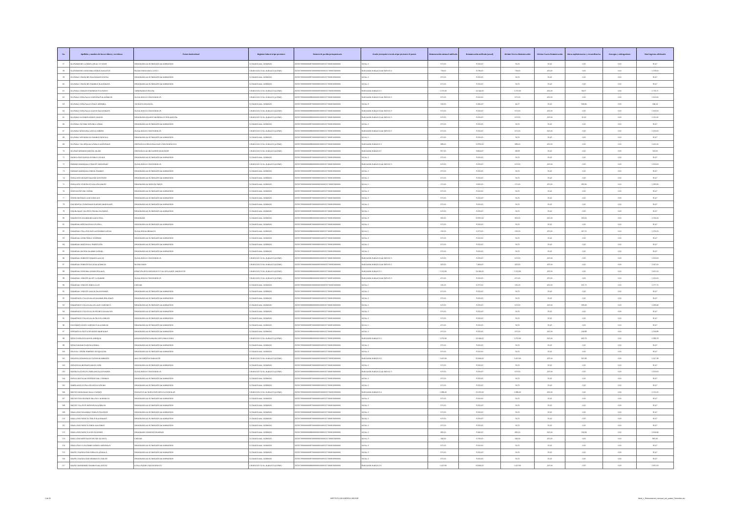| No. | Apellidos y nombres de los servidores y servidoras | Puesto Institucional | Regimen laboral al que pertenece | Número de partida presupuestaria | Grado jerárquico o escala al que pertenece el puesto | Remuneración mensual unificada | Remuneración unificada (anual) | Décimo Tercera Remuneración | Décima Cuarta Remuneración | Horas suplementarias y extraordinarias | Encargos y subrogaciones | Total ingresos adicionales |
| --- | --- | --- | --- | --- | --- | --- | --- | --- | --- | --- | --- | --- |
| 57 | ALTAMIRANO FLORES LESLIE VIVIANA | OPERADOR DE ACABADOS DE IMPRESION | 2.CODIGO DEL TRABAJO | 20220720000000008700000000500051170000100000000 | NIVEL 5 | 675,00 | 8.100,00 | 56,25 | 35,42 | 0,00 | 0,00 | 91,67 |
| 58 | ALTAMIRANO MARTINEZ MARIA AUGUSTA | SECRETARIA EJECUTIVA 2 | 1.SERVICIO CIVIL PUBLICO (LOSEP) | 20220720000000000100000000100005117000010000000 | SERVIDOR PUBLICO DE APOYO 4 | 733,00 | 8.796,00 | 733,00 | 425,00 | 0,00 | 0,00 | 1.158,00 |
| 59 | ALVAREZ CAMACHO ALEJANDRA NATALI | OPERADOR DE ACABADOS DE IMPRESION | 2.CODIGO DEL TRABAJO | 20220720000000008700000000500051170000100000000 | NIVEL 5 | 675,00 | 8.100,00 | 56,25 | 35,42 | 0,00 | 0,00 | 91,67 |
| 60 | ALVAREZ CAMACHO ANDREA ALEJANDRA | OPERADOR DE ACABADOS DE IMPRESION | 2.CODIGO DEL TRABAJO | 20220720000000008700000000500051170000100000000 | NIVEL 5 | 675,00 | 8.100,00 | 56,25 | 35,42 | 0,00 | 0,00 | 91,67 |
| 61 | ALVAREZ CORDOVA SHARON STEFANNY | TRABADOR/A SOCIAL | 1.SERVICIO CIVIL PUBLICO (LOSEP) | 20220720000000000100000000100005117000010000000 | SERVIDOR PUBLICO 5 | 1.212,00 | 14.544,00 | 1.212,00 | 425,00 | 94,37 | 0,00 | 1.731,37 |
| 62 | ALVAREZ GONZALEZ FERNANDA ELIZABETH | AUXILIAR EN CARTOGRAFIA | 1.SERVICIO CIVIL PUBLICO (LOSEP) | 20220720000000008600000001000051170000100000000 | SERVIDOR PUBLICO DE APOYO 3 | 675,00 | 8.100,00 | 675,00 | 425,00 | 0,00 | 0,00 | 1.100,00 |
| 63 | ALVAREZ GONZALEZ GANDY ROSIBEL | TECNICO INTEGRAL | 2.CODIGO DEL TRABAJO | 20220720000000008700000000500051170000100000000 | NIVEL 8 | 530,00 | 6.360,00 | 44,17 | 35,42 | 166,96 | 0,00 | 246,54 |
| 64 | ALVAREZ GONZALEZ JUDITH ALEXANDRA | AUXILIAR EN CARTOGRAFIA | 1.SERVICIO CIVIL PUBLICO (LOSEP) | 20220720000000008600000001000051170000100000000 | SERVIDOR PUBLICO DE APOYO 3 | 675,00 | 8.100,00 | 675,00 | 425,00 | 0,00 | 0,00 | 1.100,00 |
| 65 | ALVAREZ GUAMBA MARIA TERESA | OPERADOR EQUIPOS REPRODUCCION DIGITAL | 1.SERVICIO CIVIL PUBLICO (LOSEP) | 20220720000000008600000001000051170000100000000 | SERVIDOR PUBLICO DE APOYO 3 | 675,00 | 8.100,00 | 675,00 | 425,00 | 10,42 | 0,00 | 1.110,42 |
| 66 | ALVAREZ JACOME MATHEU ZAHID | OPERADOR DE ACABADOS DE IMPRESION | 2.CODIGO DEL TRABAJO | 20220720000000008700000000500051170000100000000 | NIVEL 5 | 675,00 | 8.100,00 | 56,25 | 35,42 | 0,00 | 0,00 | 91,67 |
| 67 | ALVAREZ MARTINEZ DAVID FABIAN | AUXILIAR EN CARTOGRAFIA | 1.SERVICIO CIVIL PUBLICO (LOSEP) | 20220720000000008600000001000051170000100000000 | SERVIDOR PUBLICO DE APOYO 3 | 675,00 | 8.100,00 | 675,00 | 425,00 | 0,00 | 0,00 | 1.100,00 |
| 68 | ALVAREZ NAVARRETE ANDREA ARACELI | OPERADOR DE ACABADOS DE IMPRESION | 2.CODIGO DEL TRABAJO | 20220720000000008700000000500051170000100000000 | NIVEL 5 | 675,00 | 8.100,00 | 56,25 | 35,42 | 0,00 | 0,00 | 91,67 |
| 69 | ALVAREZ VELASQUEZ DANILO LEONARDO | ASISTENTE ESPECIALIZADO CARTOGRAFIA II | 1.SERVICIO CIVIL PUBLICO (LOSEP) | 20220720000000008600000001000051170000100000000 | SERVIDOR PUBLICO 3 | 986,00 | 11.832,00 | 986,00 | 425,00 | 0,00 | 0,00 | 1.411,00 |
| 70 | ALVARO MORENO BRYAN FELIPE | ASISTENTE DE RECURSOS HUMANOS | 1.SERVICIO CIVIL PUBLICO (LOSEP) | 20220720000000008700000000500051170000100000000 | SERVIDOR PUBLICO 1 | 817,00 | 9.804,00 | 68,08 | 35,42 | 0,00 | 0,00 | 103,50 |
| 71 | AMAGUAÑA AMAGUA PABLO JAVIER | OPERADOR DE ACABADOS DE IMPRESION | 2.CODIGO DEL TRABAJO | 20220720000000008700000000500051170000100000000 | NIVEL 5 | 675,00 | 8.100,00 | 56,25 | 35,42 | 0,00 | 0,00 | 91,67 |
| 72 | AMORES ENRIQUEZ CARLOS FERNANDO | AUXILIAR EN CARTOGRAFIA | 1.SERVICIO CIVIL PUBLICO (LOSEP) | 20220720000000008600000001000051170000100000000 | SERVIDOR PUBLICO DE APOYO 3 | 675,00 | 8.100,00 | 675,00 | 425,00 | 0,00 | 0,00 | 1.100,00 |
| 73 | AMORES ENRIQUEZ JORGE ANDRES | OPERADOR DE ACABADOS DE IMPRESION | 2.CODIGO DEL TRABAJO | 20220720000000008700000000500051170000100000000 | NIVEL 5 | 675,00 | 8.100,00 | 56,25 | 35,42 | 0,00 | 0,00 | 91,67 |
| 74 | ANALUISA GRADOS EDGAR GIOVANNY | OPERADOR DE ACABADOS DE IMPRESION | 2.CODIGO DEL TRABAJO | 20220720000000008700000000500051170000100000000 | NIVEL 5 | 675,00 | 8.100,00 | 56,25 | 35,42 | 0,00 | 0,00 | 91,67 |
| 75 | ANALUISA TOAPANTA WILLIAN DIEGO | OPERADOR DE MONTACARGA | 2.CODIGO DEL TRABAJO | 20220720000000000100000000100005117000010000000 | NIVEL 5 | 575,00 | 6.900,00 | 575,00 | 425,00 | 185,90 | 0,00 | 1.185,90 |
| 76 | ANAS RIVAS JOE FRANK | OPERADOR DE ACABADOS DE IMPRESION | 2.CODIGO DEL TRABAJO | 20220720000000008700000000500051170000100000000 | NIVEL 5 | 675,00 | 8.100,00 | 56,25 | 35,42 | 0,00 | 0,00 | 91,67 |
| 77 | ANASI OBANDO FLOR NARCIZA | OPERADOR DE ACABADOS DE IMPRESION | 2.CODIGO DEL TRABAJO | 20220720000000008700000000500051170000100000000 | NIVEL 5 | 675,00 | 8.100,00 | 56,25 | 35,42 | 0,00 | 0,00 | 91,67 |
| 78 | ANCHAPAXI TOABANDA AURORA MERCEDES | OPERADOR DE ACABADOS DE IMPRESION | 2.CODIGO DEL TRABAJO | 20220720000000008700000000500051170000100000000 | NIVEL 5 | 675,00 | 8.100,00 | 56,25 | 35,42 | 0,00 | 0,00 | 91,67 |
| 79 | ANCHUNDIA VELASCO ANGELA KARINA | OPERADOR DE ACABADOS DE IMPRESION | 2.CODIGO DEL TRABAJO | 20220720000000008700000000500051170000100000000 | NIVEL 5 | 675,00 | 8.100,00 | 56,25 | 35,42 | 0,00 | 0,00 | 91,67 |
| 80 | ANDAGOYA GUERRERO EDEN PAUL | OPERADOR | 2.CODIGO DEL TRABAJO | 20220720000000008600000001000051170000100000000 | NIVEL 9 | 901,00 | 10.812,00 | 901,00 | 425,00 | 230,04 | 0,00 | 1.556,04 |
| 81 | ANDRADE BASTIDAS KEVIN PAUL | OPERADOR DE ACABADOS DE IMPRESION | 2.CODIGO DEL TRABAJO | 20220720000000008700000000500051170000100000000 | NIVEL 5 | 675,00 | 8.100,00 | 56,25 | 35,42 | 0,00 | 0,00 | 91,67 |
| 82 | ANDRADE COLLAGUAZO LEONARDO DAVID | AUXILIAR DE BODEGA | 2.CODIGO DEL TRABAJO | 20220720000000008600000001000051170000100000000 | NIVEL 1 | 531,00 | 6.372,00 | 531,00 | 425,00 | 167,13 | 0,00 | 1.123,13 |
| 83 | ANDRADE LOOR ASHLY NASSHIR | OPERADOR DE ACABADOS DE IMPRESION | 2.CODIGO DEL TRABAJO | 20220720000000008700000000500051170000100000000 | NIVEL 5 | 675,00 | 8.100,00 | 56,25 | 35,42 | 0,00 | 0,00 | 91,67 |
| 84 | ANDRADE MINA RAUL SEBASTIAN | OPERADOR DE ACABADOS DE IMPRESION | 2.CODIGO DEL TRABAJO | 20220720000000008700000000500051170000100000000 | NIVEL 5 | 675,00 | 8.100,00 | 56,25 | 35,42 | 0,00 | 0,00 | 91,67 |
| 85 | ANDRADE MUÑOZ KLEBER DANIEL | OPERADOR DE ACABADOS DE IMPRESION | 2.CODIGO DEL TRABAJO | 20220720000000008700000000500051170000100000000 | NIVEL 5 | 675,00 | 8.100,00 | 56,25 | 35,42 | 0,00 | 0,00 | 91,67 |
| 86 | ANDRADE PORRAS SANDRA LIZETH | AUXILIAR EN CARTOGRAFIA | 1.SERVICIO CIVIL PUBLICO (LOSEP) | 20220720000000008600000001000051170000100000000 | SERVIDOR PUBLICO DE APOYO 3 | 675,00 | 8.100,00 | 675,00 | 425,00 | 0,00 | 0,00 | 1.100,00 |
| 87 | ANDRADE PORRAS SILVIA ELIZABETH | SECRETARIA | 1.SERVICIO CIVIL PUBLICO (LOSEP) | 20220720000000000100000000100005117000010000000 | SERVIDOR PUBLICO DE APOYO 2 | 622,00 | 7.464,00 | 622,00 | 425,00 | 0,00 | 0,00 | 1.047,00 |
| 88 | ANDRADE SANCHEZ MARIA SOLEDA | ESPECIALISTA GEOMATICA 2 DE ESTUDIOS TEMATICOS | 1.SERVICIO CIVIL PUBLICO (LOSEP) | 20220720000000008600000001000051170000100000000 | SERVIDOR PUBLICO 5 | 1.212,00 | 14.544,00 | 1.212,00 | 425,00 | 0,00 | 0,00 | 1.637,00 |
| 89 | ANDRADE VARGAS ELIAS VLADIMIR | AUXILIAR EN CARTOGRAFIA | 1.SERVICIO CIVIL PUBLICO (LOSEP) | 20220720000000008600000001000051170000100000000 | SERVIDOR PUBLICO DE APOYO 3 | 675,00 | 8.100,00 | 675,00 | 425,00 | 0,00 | 0,00 | 1.100,00 |
| 90 | ANDRADE VARGAS JORGE LUIS | CHOFER | 2.CODIGO DEL TRABAJO | 20220720000000000100000000100005117000010000000 | NIVEL 1 | 531,00 | 6.372,00 | 531,00 | 425,00 | 321,75 | 0,00 | 1.277,75 |
| 91 | ANDRADE VARGAS LIZETH ALEXANDRA | OPERADOR DE ACABADOS DE IMPRESION | 2.CODIGO DEL TRABAJO | 20220720000000008700000000500051170000100000000 | NIVEL 5 | 675,00 | 8.100,00 | 56,25 | 35,42 | 0,00 | 0,00 | 91,67 |
| 92 | ANDRANGO CALUGUILLIN KLEBER ROLANDO | OPERADOR DE ACABADOS DE IMPRESION | 2.CODIGO DEL TRABAJO | 20220720000000008700000000500051170000100000000 | NIVEL 5 | 675,00 | 8.100,00 | 56,25 | 35,42 | 0,00 | 0,00 | 91,67 |
| 93 | ANDRANGO CALUGUILLIN LIDA VERONICA | OPERADOR DE ACABADOS DE IMPRESION | 2.CODIGO DEL TRABAJO | 20220720000000008600000001000051170000100000000 | NIVEL 5 | 675,00 | 8.100,00 | 675,00 | 425,00 | 339,49 | 0,00 | 1.439,49 |
| 94 | ANDRANGO CALUGULLIN PATRICIA EDELINA | OPERADOR DE ACABADOS DE IMPRESION | 2.CODIGO DEL TRABAJO | 20220720000000008700000000500051170000100000000 | NIVEL 5 | 675,00 | 8.100,00 | 56,25 | 35,42 | 0,00 | 0,00 | 91,67 |
| 95 | ANDRANGO CALUGULLIN SILVIA LORENA | OPERADOR DE ACABADOS DE IMPRESION | 2.CODIGO DEL TRABAJO | 20220720000000008700000000500051170000100000000 | NIVEL 5 | 675,00 | 8.100,00 | 56,25 | 35,42 | 0,00 | 0,00 | 91,67 |
| 96 | ANTAMBA LOJAN VERONICA ELIZABETH | OPERADOR DE ACABADOS DE IMPRESION | 2.CODIGO DEL TRABAJO | 20220720000000008700000000500051170000100000000 | NIVEL 5 | 675,00 | 8.100,00 | 56,25 | 35,42 | 0,00 | 0,00 | 91,67 |
| 97 | AÑAMISI GUALOTUÑA ROSA MERCEDES | OPERADOR DE ACABADOS DE IMPRESION | 2.CODIGO DEL TRABAJO | 20220720000000008600000001000051170000100000000 | NIVEL 5 | 675,00 | 8.100,00 | 675,00 | 425,00 | 134,88 | 0,00 | 1.234,88 |
| 98 | APOLO MOLINA EDWIN ENRIQUE | DISENADOR SEGURIDAD DOCUMENTARIA | 1.SERVICIO CIVIL PUBLICO (LOSEP) | 20220720000000008600000001000051170000100000000 | SERVIDOR PUBLICO 5 | 1.212,00 | 14.544,00 | 1.212,00 | 425,00 | 662,79 | 0,00 | 2.299,79 |
| 99 | APOLO RENJIFO ERICK DANIEL | OPERADOR DE ACABADOS DE IMPRESION | 2.CODIGO DEL TRABAJO | 20220720000000008700000000500051170000100000000 | NIVEL 5 | 675,00 | 8.100,00 | 56,25 | 35,42 | 0,00 | 0,00 | 91,67 |
| 100 | APUNTE CAÑAR AMPARO JACQUELINE | OPERADOR DE ACABADOS DE IMPRESION | 2.CODIGO DEL TRABAJO | 20220720000000008700000000500051170000100000000 | NIVEL 5 | 675,00 | 8.100,00 | 56,25 | 35,42 | 0,00 | 0,00 | 91,67 |
| 101 | ARAGON DOMINGUEZ CESAR HUMBERTO | JEFE DE ABASTECIMIENTOS | 1.SERVICIO CIVIL PUBLICO (LOSEP) | 20220720000000000100000000100005117000010000000 | SERVIDOR PUBLICO 6 | 1.412,00 | 16.944,00 | 1.412,00 | 425,00 | 310,38 | 0,00 | 2.147,38 |
| 102 | ARAGON RUBIANES EMILIO JOSE | OPERADOR DE ACABADOS DE IMPRESION | 2.CODIGO DEL TRABAJO | 20220720000000008700000000500051170000100000000 | NIVEL 5 | 675,00 | 8.100,00 | 56,25 | 35,42 | 0,00 | 0,00 | 91,67 |
| 103 | ARANDA LOYAGA CAROLINA ALEXANDRA | AUXILIAR EN CARTOGRAFIA | 1.SERVICIO CIVIL PUBLICO (LOSEP) | 20220720000000008600000001000051170000100000000 | SERVIDOR PUBLICO DE APOYO 3 | 675,00 | 8.100,00 | 675,00 | 425,00 | 0,00 | 0,00 | 1.100,00 |
| 104 | ARAUZ RECALDE ROSARIO DEL CARMEN | OPERADOR DE ACABADOS DE IMPRESION | 2.CODIGO DEL TRABAJO | 20220720000000008700000000500051170000100000000 | NIVEL 5 | 675,00 | 8.100,00 | 56,25 | 35,42 | 0,00 | 0,00 | 91,67 |
| 105 | ARBOLEDA CEVALLOS DAVID XAVIER | OPERADOR DE ACABADOS DE IMPRESION | 2.CODIGO DEL TRABAJO | 20220720000000008700000000500051170000100000000 | NIVEL 5 | 675,00 | 8.100,00 | 56,25 | 35,42 | 0,00 | 0,00 | 91,67 |
| 106 | ARCOS MENENDEZ NELLY MARIA | ANALISTA DE SERVICIOS INSTITUCIONALES | 1.SERVICIO CIVIL PUBLICO (LOSEP) | 20220720000000000100000000100005117000010000000 | SERVIDOR PUBLICO 4 | 1.086,00 | 13.032,00 | 1.086,00 | 425,00 | 0,00 | 0,00 | 1.511,00 |
| 107 | ARCOS SANTAMARIA MELANY JEANNETH | OPERADOR DE ACABADOS DE IMPRESION | 2.CODIGO DEL TRABAJO | 20220720000000008700000000500051170000100000000 | NIVEL 5 | 675,00 | 8.100,00 | 56,25 | 35,42 | 0,00 | 0,00 | 91,67 |
| 108 | ARCOS VILLACIS JHOANA ELIZABETH | OPERADOR DE ACABADOS DE IMPRESION | 2.CODIGO DEL TRABAJO | 20220720000000008700000000500051170000100000000 | NIVEL 5 | 675,00 | 8.100,00 | 56,25 | 35,42 | 0,00 | 0,00 | 91,67 |
| 109 | ARELLANO AGUIRRE CAMILA STEFANIA | OPERADOR DE ACABADOS DE IMPRESION | 2.CODIGO DEL TRABAJO | 20220720000000008700000000500051170000100000000 | NIVEL 5 | 675,00 | 8.100,00 | 56,25 | 35,42 | 0,00 | 0,00 | 91,67 |
| 110 | ARELLANO AROCA CARLA ALEJANDRA | OPERADOR DE ACABADOS DE IMPRESION | 2.CODIGO DEL TRABAJO | 20220720000000008700000000500051170000100000000 | NIVEL 5 | 675,00 | 8.100,00 | 56,25 | 35,42 | 0,00 | 0,00 | 91,67 |
| 111 | ARELLANO AROCA JORGE EDUARDO | OPERADOR DE ACABADOS DE IMPRESION | 2.CODIGO DEL TRABAJO | 20220720000000008700000000500051170000100000000 | NIVEL 5 | 675,00 | 8.100,00 | 56,25 | 35,42 | 0,00 | 0,00 | 91,67 |
| 112 | ARELLANO AROCA JUAN ANTONIO | OPERADOR TERMOESTAMPADO | 2.CODIGO DEL TRABAJO | 20220720000000008600000001000051170000100000000 | NIVEL 5 | 695,00 | 8.340,00 | 695,00 | 425,00 | 534,94 | 0,00 | 1.654,94 |
| 113 | ARELLANO BASTIDAS OSCAR JACINTO | CHOFER | 2.CODIGO DEL TRABAJO | 20220720000000000100000000100005117000010000000 | NIVEL 3 | 566,00 | 6.792,00 | 566,00 | 425,00 | 0,00 | 0,00 | 991,00 |
| 114 | ARELLANO TUALOMBO MARIA FERNANDA | OPERADOR DE ACABADOS DE IMPRESION | 2.CODIGO DEL TRABAJO | 20220720000000008700000000500051170000100000000 | NIVEL 5 | 675,00 | 8.100,00 | 56,25 | 35,42 | 0,00 | 0,00 | 91,67 |
| 115 | ARIAS CAIZAGUANO JOSELIN DANIELA | OPERADOR DE ACABADOS DE IMPRESION | 2.CODIGO DEL TRABAJO | 20220720000000008700000000500051170000100000000 | NIVEL 5 | 675,00 | 8.100,00 | 56,25 | 35,42 | 0,00 | 0,00 | 91,67 |
| 116 | ARIAS CAIZAGUANO ROBERTO CARLOS | OPERADOR DE ACABADOS DE IMPRESION | 2.CODIGO DEL TRABAJO | 20220720000000008700000000500051170000100000000 | NIVEL 5 | 675,00 | 8.100,00 | 56,25 | 35,42 | 0,00 | 0,00 | 91,67 |
| 117 | ARIAS CHAMORRO ANDREA DEL ROCIO | EVALUADOR CARTOGRAFICO | 1.SERVICIO CIVIL PUBLICO (LOSEP) | 20220720000000008600000001000051170000100000000 | SERVIDOR PUBLICO 6 | 1.412,00 | 16.944,00 | 1.412,00 | 425,00 | 0,00 | 0,00 | 1.837,00 |
2 de 26 INSTITUTO GEOGRÁFICO MILITAR literal_c_Remuneracion_mensual_por_puesto_Diciembre.xlsx